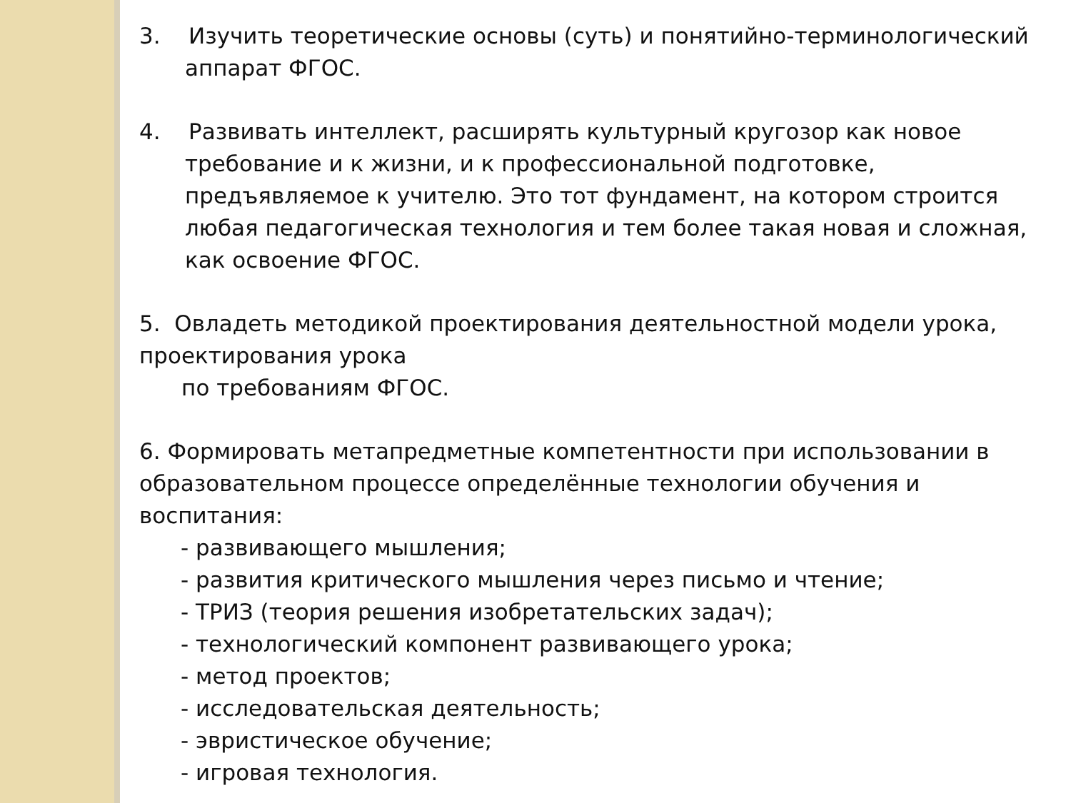3. Изучить теоретические основы (суть) и понятийно-терминологический аппарат ФГОС.
4. Развивать интеллект, расширять культурный кругозор как новое требование и к жизни, и к профессиональной подготовке, предъявляемое к учителю. Это тот фундамент, на котором строится любая педагогическая технология и тем более такая новая и сложная, как освоение ФГОС.
5. Овладеть методикой проектирования деятельностной модели урока, проектирования урока
по требованиям ФГОС.
6. Формировать метапредметные компетентности при использовании в образовательном процессе определённые технологии обучения и воспитания:
- развивающего мышления;
- развития критического мышления через письмо и чтение;
- ТРИЗ (теория решения изобретательских задач);
- технологический компонент развивающего урока;
- метод проектов;
- исследовательская деятельность;
- эвристическое обучение;
- игровая технология.